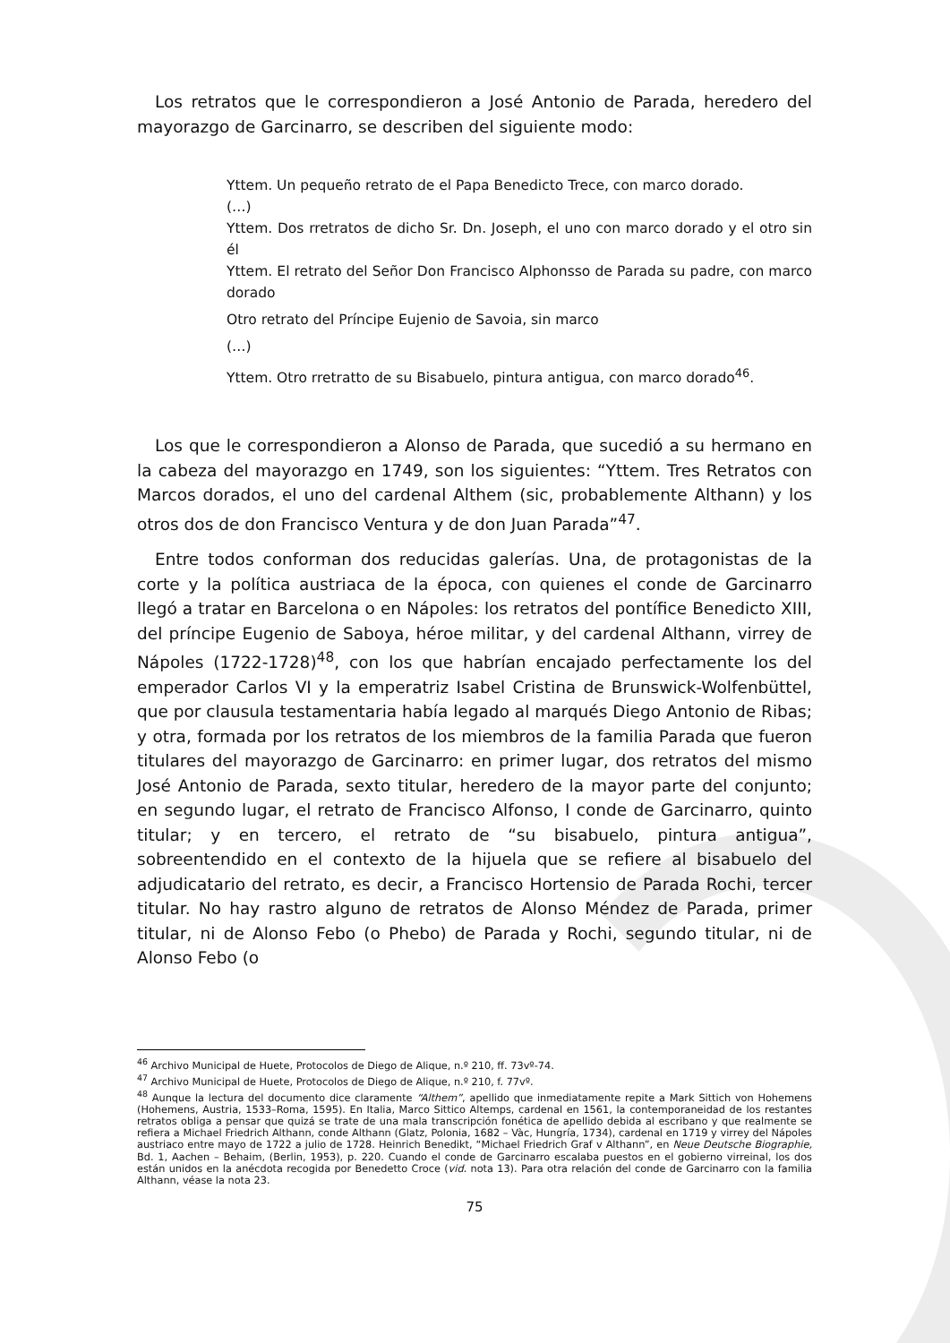Los retratos que le correspondieron a José Antonio de Parada, heredero del mayorazgo de Garcinarro, se describen del siguiente modo:
Yttem. Un pequeño retrato de el Papa Benedicto Trece, con marco dorado.
(…)
Yttem. Dos rretratos de dicho Sr. Dn. Joseph, el uno con marco dorado y el otro sin él
Yttem. El retrato del Señor Don Francisco Alphonsso de Parada su padre, con marco dorado
Otro retrato del Príncipe Eujenio de Savoia, sin marco
(…)
Yttem. Otro rretratto de su Bisabuelo, pintura antigua, con marco dorado<sup>46</sup>.
Los que le correspondieron a Alonso de Parada, que sucedió a su hermano en la cabeza del mayorazgo en 1749, son los siguientes: “Yttem. Tres Retratos con Marcos dorados, el uno del cardenal Althem (sic, probablemente Althann) y los otros dos de don Francisco Ventura y de don Juan Parada”<sup>47</sup>.
Entre todos conforman dos reducidas galerías. Una, de protagonistas de la corte y la política austriaca de la época, con quienes el conde de Garcinarro llegó a tratar en Barcelona o en Nápoles: los retratos del pontífice Benedicto XIII, del príncipe Eugenio de Saboya, héroe militar, y del cardenal Althann, virrey de Nápoles (1722-1728)<sup>48</sup>, con los que habrían encajado perfectamente los del emperador Carlos VI y la emperatriz Isabel Cristina de Brunswick-Wolfenbüttel, que por clausula testamentaria había legado al marqués Diego Antonio de Ribas; y otra, formada por los retratos de los miembros de la familia Parada que fueron titulares del mayorazgo de Garcinarro: en primer lugar, dos retratos del mismo José Antonio de Parada, sexto titular, heredero de la mayor parte del conjunto; en segundo lugar, el retrato de Francisco Alfonso, I conde de Garcinarro, quinto titular; y en tercero, el retrato de “su bisabuelo, pintura antigua”, sobreentendido en el contexto de la hijuela que se refiere al bisabuelo del adjudicatario del retrato, es decir, a Francisco Hortensio de Parada Rochi, tercer titular. No hay rastro alguno de retratos de Alonso Méndez de Parada, primer titular, ni de Alonso Febo (o Phebo) de Parada y Rochi, segundo titular, ni de Alonso Febo (o
<sup>46</sup> Archivo Municipal de Huete, Protocolos de Diego de Alique, n.º 210, ff. 73vº-74.
<sup>47</sup> Archivo Municipal de Huete, Protocolos de Diego de Alique, n.º 210, f. 77vº.
<sup>48</sup> Aunque la lectura del documento dice claramente “Althem”, apellido que inmediatamente repite a Mark Sittich von Hohemens (Hohemens, Austria, 1533–Roma, 1595). En Italia, Marco Sittico Altemps, cardenal en 1561, la contemporaneidad de los restantes retratos obliga a pensar que quizá se trate de una mala transcripción fonética de apellido debida al escribano y que realmente se refiera a Michael Friedrich Althann, conde Althann (Glatz, Polonia, 1682 – Vàc, Hungría, 1734), cardenal en 1719 y virrey del Nápoles austriaco entre mayo de 1722 a julio de 1728. Heinrich Benedikt, “Michael Friedrich Graf v Althann”, en Neue Deutsche Biographie, Bd. 1, Aachen – Behaim, (Berlin, 1953), p. 220. Cuando el conde de Garcinarro escalaba puestos en el gobierno virreinal, los dos están unidos en la anécdota recogida por Benedetto Croce (vid. nota 13). Para otra relación del conde de Garcinarro con la familia Althann, véase la nota 23.
75